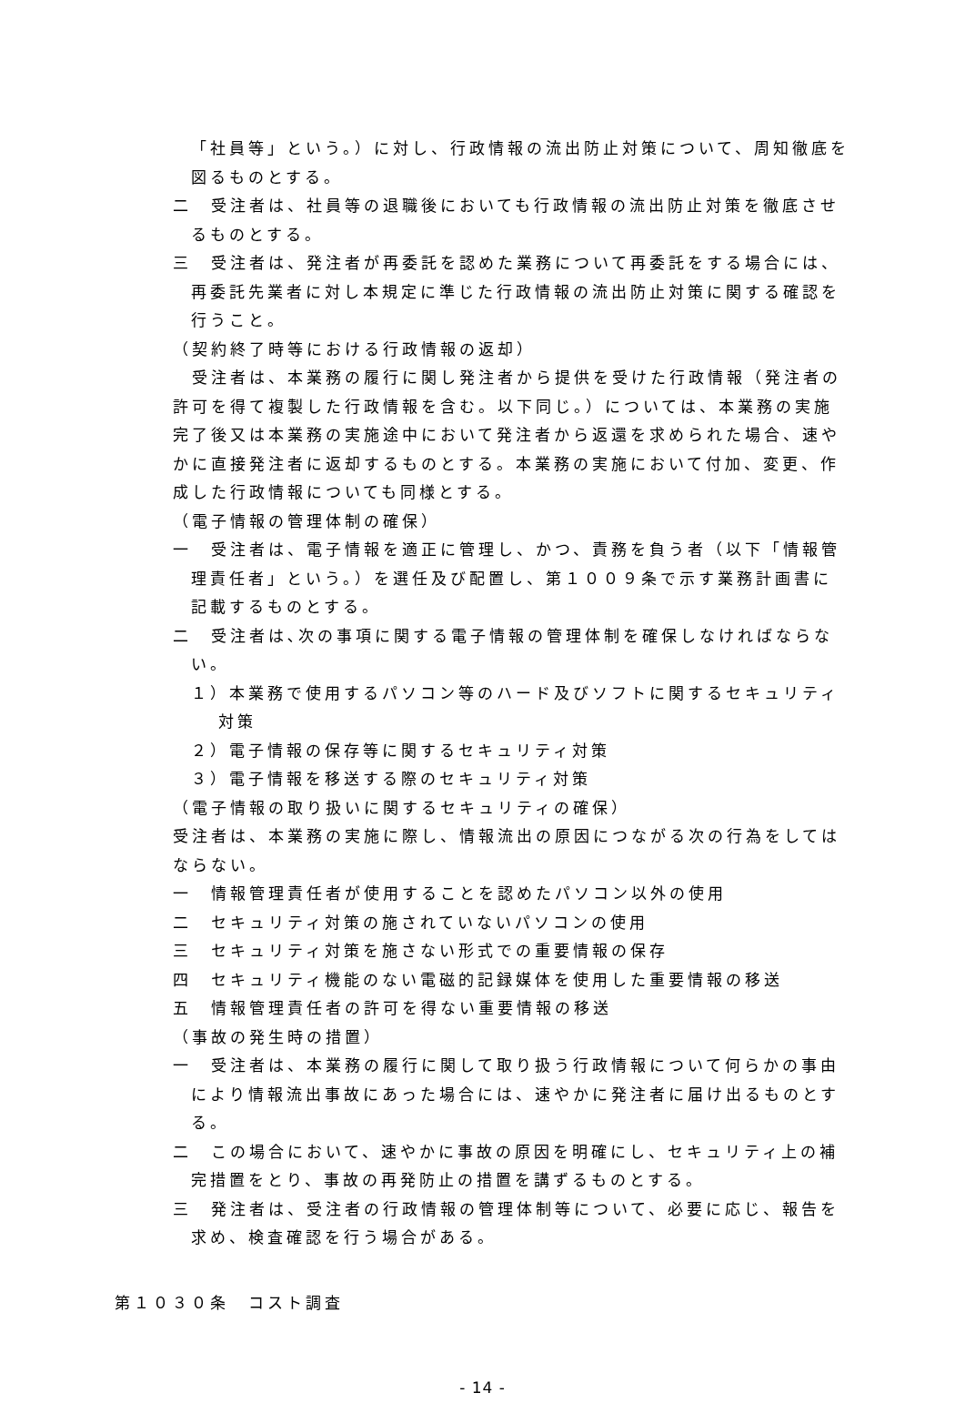「社員等」という。）に対し、行政情報の流出防止対策について、周知徹底を図るものとする。
二　受注者は、社員等の退職後においても行政情報の流出防止対策を徹底させるものとする。
三　受注者は、発注者が再委託を認めた業務について再委託をする場合には、再委託先業者に対し本規定に準じた行政情報の流出防止対策に関する確認を行うこと。
（契約終了時等における行政情報の返却）
　受注者は、本業務の履行に関し発注者から提供を受けた行政情報（発注者の許可を得て複製した行政情報を含む。以下同じ。）については、本業務の実施完了後又は本業務の実施途中において発注者から返還を求められた場合、速やかに直接発注者に返却するものとする。本業務の実施において付加、変更、作成した行政情報についても同様とする。
（電子情報の管理体制の確保）
一　受注者は、電子情報を適正に管理し、かつ、責務を負う者（以下「情報管理責任者」という。）を選任及び配置し、第１００９条で示す業務計画書に記載するものとする。
二　受注者は､次の事項に関する電子情報の管理体制を確保しなければならない。
１）本業務で使用するパソコン等のハード及びソフトに関するセキュリティ対策
２）電子情報の保存等に関するセキュリティ対策
３）電子情報を移送する際のセキュリティ対策
（電子情報の取り扱いに関するセキュリティの確保）
受注者は、本業務の実施に際し、情報流出の原因につながる次の行為をしてはならない。
一　情報管理責任者が使用することを認めたパソコン以外の使用
二　セキュリティ対策の施されていないパソコンの使用
三　セキュリティ対策を施さない形式での重要情報の保存
四　セキュリティ機能のない電磁的記録媒体を使用した重要情報の移送
五　情報管理責任者の許可を得ない重要情報の移送
（事故の発生時の措置）
一　受注者は、本業務の履行に関して取り扱う行政情報について何らかの事由により情報流出事故にあった場合には、速やかに発注者に届け出るものとする。
二　この場合において、速やかに事故の原因を明確にし、セキュリティ上の補完措置をとり、事故の再発防止の措置を講ずるものとする。
三　発注者は、受注者の行政情報の管理体制等について、必要に応じ、報告を求め、検査確認を行う場合がある。
第１０３０条　コスト調査
- 14 -